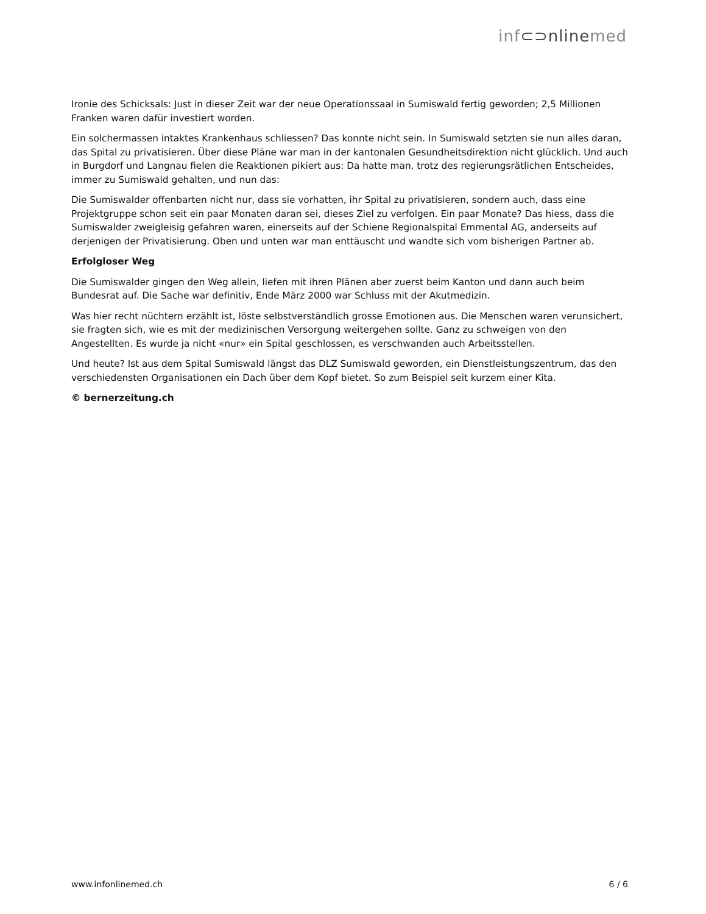inf⊂⊃nlinemed
Ironie des Schicksals: Just in dieser Zeit war der neue Operationssaal in Sumiswald fertig geworden; 2,5 Millionen Franken waren dafür investiert worden.
Ein solchermassen intaktes Krankenhaus schliessen? Das konnte nicht sein. In Sumiswald setzten sie nun alles daran, das Spital zu privatisieren. Über diese Pläne war man in der kantonalen Gesundheitsdirektion nicht glücklich. Und auch in Burgdorf und Langnau fielen die Reaktionen pikiert aus: Da hatte man, trotz des regierungsrätlichen Entscheides, immer zu Sumiswald gehalten, und nun das:
Die Sumiswalder offenbarten nicht nur, dass sie vorhatten, ihr Spital zu privatisieren, sondern auch, dass eine Projektgruppe schon seit ein paar Monaten daran sei, dieses Ziel zu verfolgen. Ein paar Monate? Das hiess, dass die Sumiswalder zweigleisig gefahren waren, einerseits auf der Schiene Regionalspital Emmental AG, anderseits auf derjenigen der Privatisierung. Oben und unten war man enttäuscht und wandte sich vom bisherigen Partner ab.
Erfolgloser Weg
Die Sumiswalder gingen den Weg allein, liefen mit ihren Plänen aber zuerst beim Kanton und dann auch beim Bundesrat auf. Die Sache war definitiv, Ende März 2000 war Schluss mit der Akutmedizin.
Was hier recht nüchtern erzählt ist, löste selbstverständlich grosse Emotionen aus. Die Menschen waren verunsichert, sie fragten sich, wie es mit der medizinischen Versorgung weitergehen sollte. Ganz zu schweigen von den Angestellten. Es wurde ja nicht «nur» ein Spital geschlossen, es verschwanden auch Arbeitsstellen.
Und heute? Ist aus dem Spital Sumiswald längst das DLZ Sumiswald geworden, ein Dienstleistungszentrum, das den verschiedensten Organisationen ein Dach über dem Kopf bietet. So zum Beispiel seit kurzem einer Kita.
© bernerzeitung.ch
www.infonlinemed.ch 6 / 6